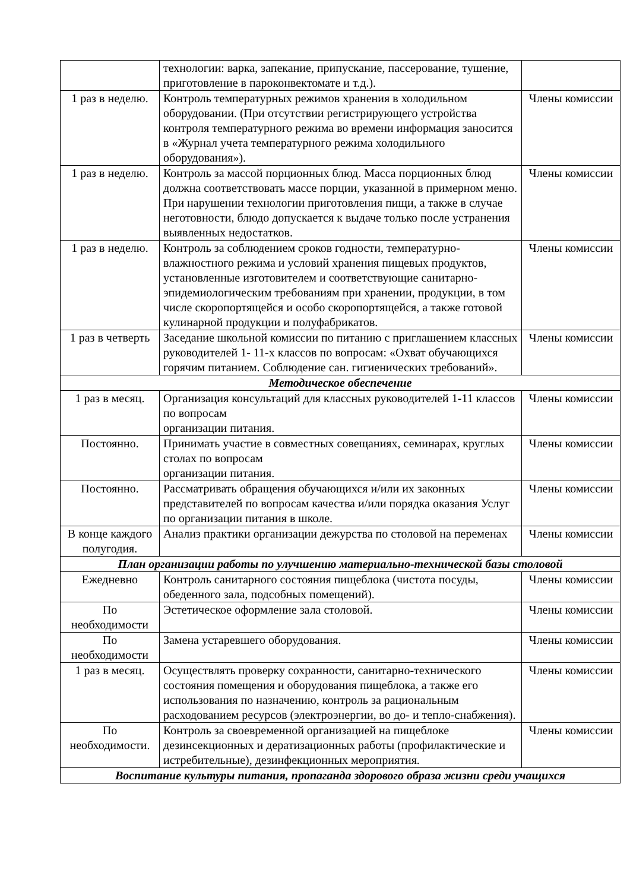| | технологии: варка, запекание, припускание, пассерование, тушение, приготовление в пароконвектомате и т.д.). | |
| 1 раз в неделю. | Контроль температурных режимов хранения в холодильном оборудовании. (При отсутствии регистрирующего устройства контроля температурного режима во времени информация заносится в «Журнал учета температурного режима холодильного оборудования»). | Члены комиссии |
| 1 раз в неделю. | Контроль за массой порционных блюд. Масса порционных блюд должна соответствовать массе порции, указанной в примерном меню. При нарушении технологии приготовления пищи, а также в случае неготовности, блюдо допускается к выдаче только после устранения выявленных недостатков. | Члены комиссии |
| 1 раз в неделю. | Контроль за соблюдением сроков годности, температурно-влажностного режима и условий хранения пищевых продуктов, установленные изготовителем и соответствующие санитарно-эпидемиологическим требованиям при хранении, продукции, в том числе скоропортящейся и особо скоропортящейся, а также готовой кулинарной продукции и полуфабрикатов. | Члены комиссии |
| 1 раз в четверть | Заседание школьной комиссии по питанию с приглашением классных руководителей 1- 11-х классов по вопросам: «Охват обучающихся горячим питанием. Соблюдение сан. гигиенических требований». | Члены комиссии |
| Методическое обеспечение | | |
| 1 раз в месяц. | Организация консультаций для классных руководителей 1-11 классов по вопросам организации питания. | Члены комиссии |
| Постоянно. | Принимать участие в совместных совещаниях, семинарах, круглых столах по вопросам организации питания. | Члены комиссии |
| Постоянно. | Рассматривать обращения обучающихся и/или их законных представителей по вопросам качества и/или порядка оказания Услуг по организации питания в школе. | Члены комиссии |
| В конце каждого полугодия. | Анализ практики организации дежурства по столовой на переменах | Члены комиссии |
| План организации работы по улучшению материально-технической базы столовой | | |
| Ежедневно | Контроль санитарного состояния пищеблока (чистота посуды, обеденного зала, подсобных помещений). | Члены комиссии |
| По необходимости | Эстетическое оформление зала столовой. | Члены комиссии |
| По необходимости | Замена устаревшего оборудования. | Члены комиссии |
| 1 раз в месяц. | Осуществлять проверку сохранности, санитарно-технического состояния помещения и оборудования пищеблока, а также его использования по назначению, контроль за рациональным расходованием ресурсов (электроэнергии, во до- и тепло-снабжения). | Члены комиссии |
| По необходимости. | Контроль за своевременной организацией на пищеблоке дезинсекционных и дератизационных работы (профилактические и истребительные), дезинфекционных мероприятия. | Члены комиссии |
| Воспитание культуры питания, пропаганда здорового образа жизни среди учащихся | | |